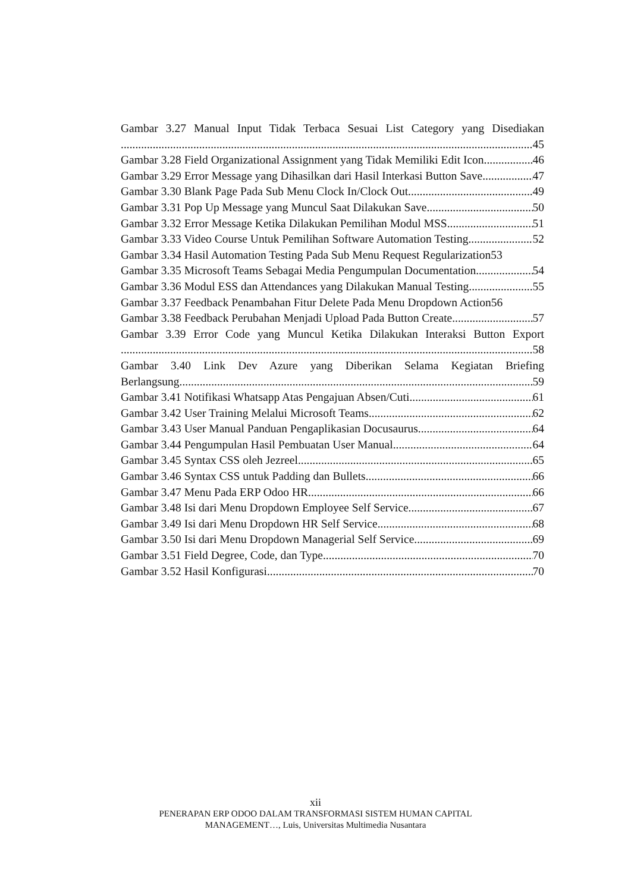Gambar 3.27 Manual Input Tidak Terbaca Sesuai List Category yang Disediakan
45
Gambar 3.28 Field Organizational Assignment yang Tidak Memiliki Edit Icon 46
Gambar 3.29 Error Message yang Dihasilkan dari Hasil Interkasi Button Save 47
Gambar 3.30 Blank Page Pada Sub Menu Clock In/Clock Out 49
Gambar 3.31 Pop Up Message yang Muncul Saat Dilakukan Save 50
Gambar 3.32 Error Message Ketika Dilakukan Pemilihan Modul MSS 51
Gambar 3.33 Video Course Untuk Pemilihan Software Automation Testing 52
Gambar 3.34 Hasil Automation Testing Pada Sub Menu Request Regularization 53
Gambar 3.35 Microsoft Teams Sebagai Media Pengumpulan Documentation 54
Gambar 3.36 Modul ESS dan Attendances yang Dilakukan Manual Testing 55
Gambar 3.37 Feedback Penambahan Fitur Delete Pada Menu Dropdown Action 56
Gambar 3.38 Feedback Perubahan Menjadi Upload Pada Button Create 57
Gambar 3.39 Error Code yang Muncul Ketika Dilakukan Interaksi Button Export
58
Gambar 3.40 Link Dev Azure yang Diberikan Selama Kegiatan Briefing
Berlangsung 59
Gambar 3.41 Notifikasi Whatsapp Atas Pengajuan Absen/Cuti 61
Gambar 3.42 User Training Melalui Microsoft Teams 62
Gambar 3.43 User Manual Panduan Pengaplikasian Docusaurus 64
Gambar 3.44 Pengumpulan Hasil Pembuatan User Manual 64
Gambar 3.45 Syntax CSS oleh Jezreel 65
Gambar 3.46 Syntax CSS untuk Padding dan Bullets 66
Gambar 3.47 Menu Pada ERP Odoo HR 66
Gambar 3.48 Isi dari Menu Dropdown Employee Self Service 67
Gambar 3.49 Isi dari Menu Dropdown HR Self Service 68
Gambar 3.50 Isi dari Menu Dropdown Managerial Self Service 69
Gambar 3.51 Field Degree, Code, dan Type 70
Gambar 3.52 Hasil Konfigurasi 70
xii
PENERAPAN ERP ODOO DALAM TRANSFORMASI SISTEM HUMAN CAPITAL
MANAGEMENT…, Luis, Universitas Multimedia Nusantara